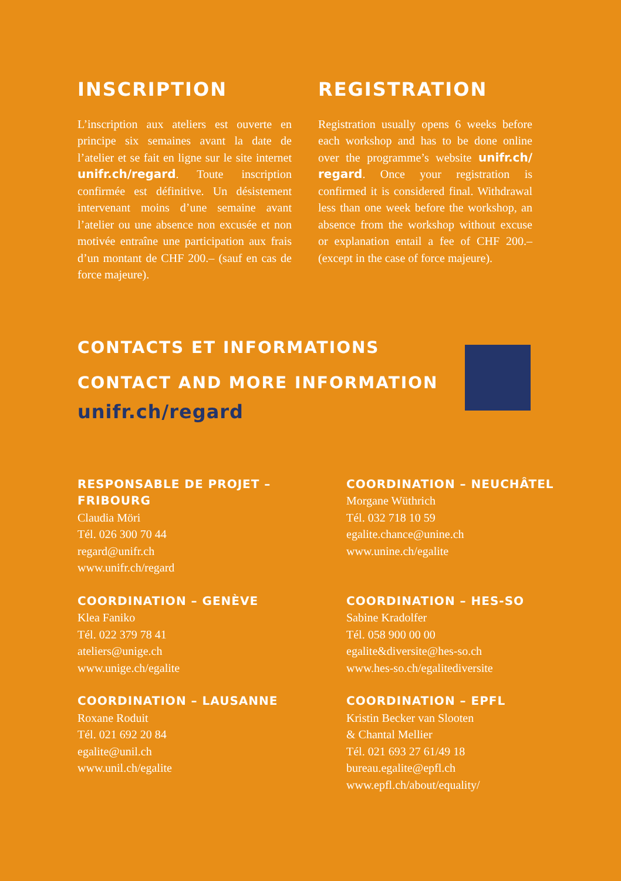INSCRIPTION
L’inscription aux ateliers est ouverte en principe six semaines avant la date de l’atelier et se fait en ligne sur le site internet unifr.ch/regard. Toute inscription confirmée est définitive. Un désistement intervenant moins d’une semaine avant l’atelier ou une absence non excusée et non motivée entraîne une participation aux frais d’un montant de CHF 200.– (sauf en cas de force majeure).
REGISTRATION
Registration usually opens 6 weeks before each workshop and has to be done online over the programme’s website unifr.ch/ regard. Once your registration is confirmed it is considered final. Withdrawal less than one week before the workshop, an absence from the workshop without excuse or explanation entail a fee of CHF 200.– (except in the case of force majeure).
CONTACTS ET INFORMATIONS
CONTACT AND MORE INFORMATION
unifr.ch/regard
RESPONSABLE DE PROJET – FRIBOURG
Claudia Möri
Tél. 026 300 70 44
regard@unifr.ch
www.unifr.ch/regard
COORDINATION – NEUCHÂTEL
Morgane Wüthrich
Tél. 032 718 10 59
egalite.chance@unine.ch
www.unine.ch/egalite
COORDINATION – GENÈVE
Klea Faniko
Tél. 022 379 78 41
ateliers@unige.ch
www.unige.ch/egalite
COORDINATION – HES-SO
Sabine Kradolfer
Tél. 058 900 00 00
egalite&diversite@hes-so.ch
www.hes-so.ch/egalitediversite
COORDINATION – LAUSANNE
Roxane Roduit
Tél. 021 692 20 84
egalite@unil.ch
www.unil.ch/egalite
COORDINATION – EPFL
Kristin Becker van Slooten
& Chantal Mellier
Tél. 021 693 27 61/49 18
bureau.egalite@epfl.ch
www.epfl.ch/about/equality/